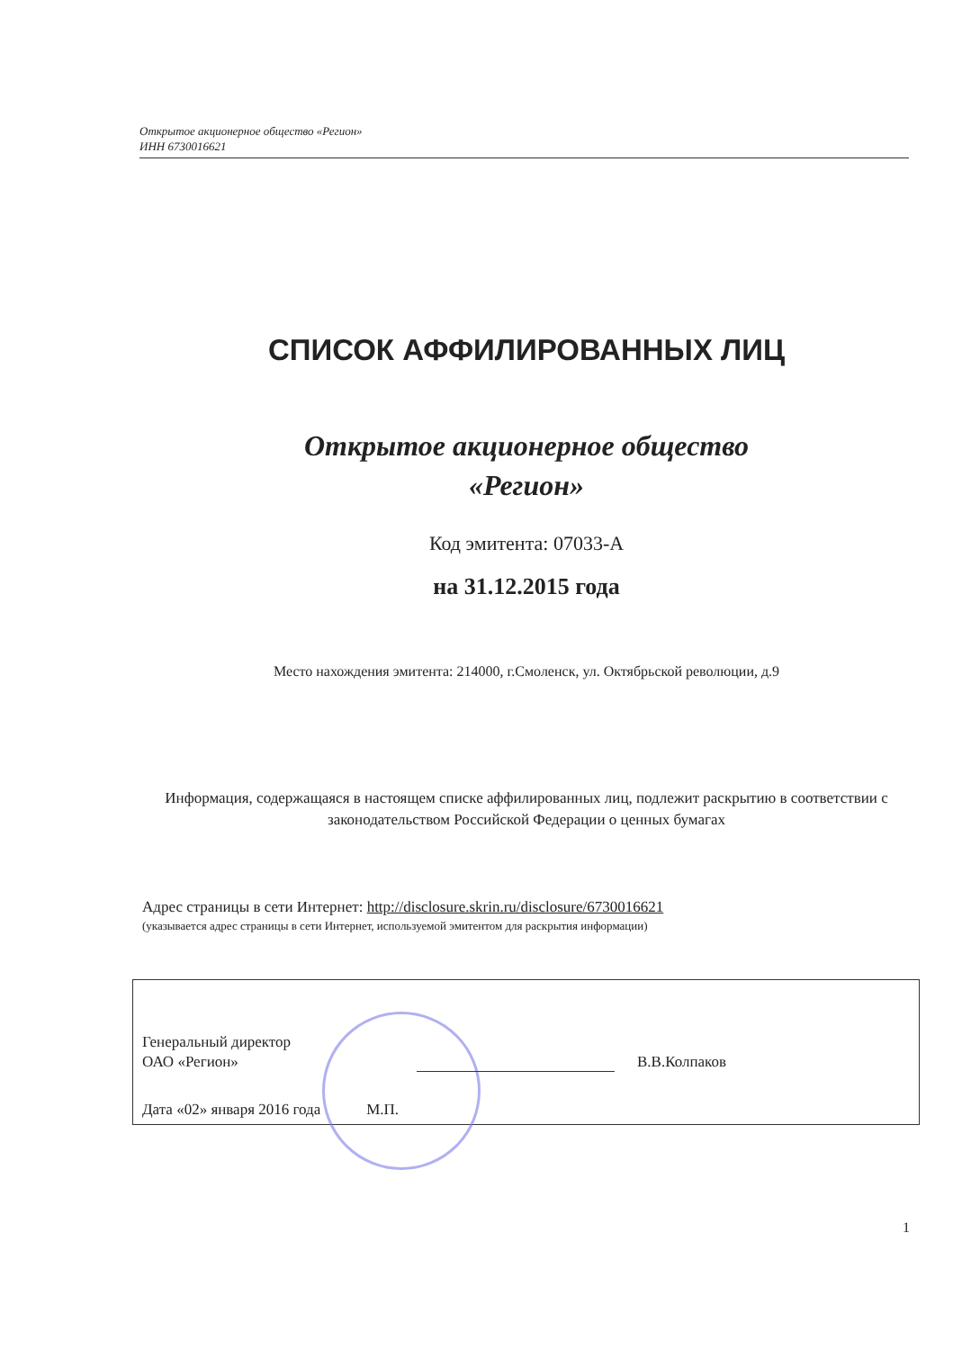Открытое акционерное общество «Регион»
ИНН 6730016621
СПИСОК АФФИЛИРОВАННЫХ ЛИЦ
Открытое акционерное общество
«Регион»
Код эмитента: 07033-А
на 31.12.2015 года
Место нахождения эмитента: 214000, г.Смоленск, ул. Октябрьской революции, д.9
Информация, содержащаяся в настоящем списке аффилированных лиц, подлежит раскрытию в соответствии с законодательством Российской Федерации о ценных бумагах
Адрес страницы в сети Интернет: http://disclosure.skrin.ru/disclosure/6730016621
(указывается адрес страницы в сети Интернет, используемой эмитентом для раскрытия информации)
Генеральный директор
ОАО «Регион»
В.В.Колпаков
Дата «02» января 2016 года М.П.
1